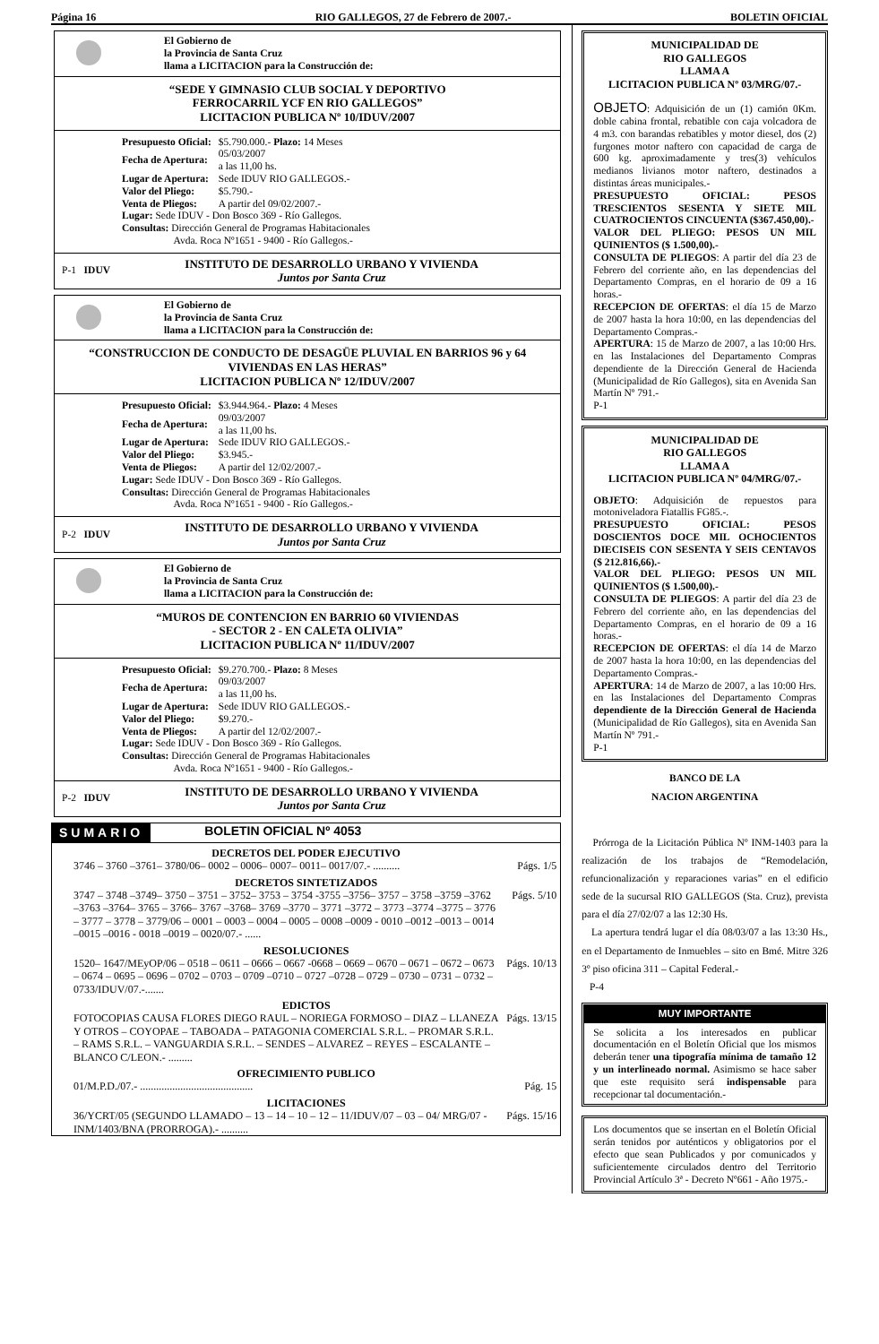Página 16 RIO GALLEGOS, 27 de Febrero de 2007.- BOLETIN OFICIAL
El Gobierno de
la Provincia de Santa Cruz
llama a LICITACION para la Construcción de:
“SEDE Y GIMNASIO CLUB SOCIAL Y DEPORTIVO
FERROCARRIL YCF EN RIO GALLEGOS”
LICITACION PUBLICA Nº 10/IDUV/2007
| Presupuesto Oficial: | $5.790.000.- Plazo: 14 Meses |
| Fecha de Apertura: | 05/03/2007 a las 11,00 hs. |
| Lugar de Apertura: | Sede IDUV RIO GALLEGOS.- |
| Valor del Pliego: | $5.790.- |
| Venta de Pliegos: | A partir del 09/02/2007.- |
Lugar: Sede IDUV - Don Bosco 369 - Río Gallegos.
Consultas: Dirección General de Programas Habitacionales
Avda. Roca Nº1651 - 9400 - Río Gallegos.-
P-1 IDUV
INSTITUTO DE DESARROLLO URBANO Y VIVIENDA
Juntos por Santa Cruz
El Gobierno de
la Provincia de Santa Cruz
llama a LICITACION para la Construcción de:
“CONSTRUCCION DE CONDUCTO DE DESAGÜE PLUVIAL EN BARRIOS 96 y 64 VIVIENDAS EN LAS HERAS”
LICITACION PUBLICA Nº 12/IDUV/2007
| Presupuesto Oficial: | $3.944.964.- Plazo: 4 Meses |
| Fecha de Apertura: | 09/03/2007 a las 11,00 hs. |
| Lugar de Apertura: | Sede IDUV RIO GALLEGOS.- |
| Valor del Pliego: | $3.945.- |
| Venta de Pliegos: | A partir del 12/02/2007.- |
Lugar: Sede IDUV - Don Bosco 369 - Río Gallegos.
Consultas: Dirección General de Programas Habitacionales
Avda. Roca Nº1651 - 9400 - Río Gallegos.-
P-2 IDUV
INSTITUTO DE DESARROLLO URBANO Y VIVIENDA
Juntos por Santa Cruz
El Gobierno de
la Provincia de Santa Cruz
llama a LICITACION para la Construcción de:
“MUROS DE CONTENCION EN BARRIO 60 VIVIENDAS
- SECTOR 2 - EN CALETA OLIVIA”
LICITACION PUBLICA Nº 11/IDUV/2007
| Presupuesto Oficial: | $9.270.700.- Plazo: 8 Meses |
| Fecha de Apertura: | 09/03/2007 a las 11,00 hs. |
| Lugar de Apertura: | Sede IDUV RIO GALLEGOS.- |
| Valor del Pliego: | $9.270.- |
| Venta de Pliegos: | A partir del 12/02/2007.- |
Lugar: Sede IDUV - Don Bosco 369 - Río Gallegos.
Consultas: Dirección General de Programas Habitacionales
Avda. Roca Nº1651 - 9400 - Río Gallegos.-
P-2 IDUV
INSTITUTO DE DESARROLLO URBANO Y VIVIENDA
Juntos por Santa Cruz
SUMARIO BOLETIN OFICIAL Nº 4053
DECRETOS DEL PODER EJECUTIVO
3746 – 3760 –3761– 3780/06– 0002 – 0006– 0007– 0011– 0017/07.- ..........
Págs. 1/5
DECRETOS SINTETIZADOS
3747 – 3748 –3749– 3750 – 3751 – 3752– 3753 – 3754 -3755 –3756– 3757 – 3758 –3759 –3762 –3763 –3764– 3765 – 3766– 3767 –3768– 3769 –3770 – 3771 –3772 – 3773 –3774 –3775 – 3776 – 3777 – 3778 – 3779/06 – 0001 – 0003 – 0004 – 0005 – 0008 –0009 - 0010 –0012 –0013 – 0014 –0015 –0016 - 0018 –0019 – 0020/07.- ......
Págs. 5/10
RESOLUCIONES
1520– 1647/MEyOP/06 – 0518 – 0611 – 0666 – 0667 -0668 – 0669 – 0670 – 0671 – 0672 – 0673 – 0674 – 0695 – 0696 – 0702 – 0703 – 0709 –0710 – 0727 –0728 – 0729 – 0730 – 0731 – 0732 – 0733/IDUV/07.-.......
Págs. 10/13
EDICTOS
FOTOCOPIAS CAUSA FLORES DIEGO RAUL – NORIEGA FORMOSO – DIAZ – LLANEZA Y OTROS – COYOPAE – TABOADA – PATAGONIA COMERCIAL S.R.L. – PROMAR S.R.L. – RAMS S.R.L. – VANGUARDIA S.R.L. – SENDES – ALVAREZ – REYES – ESCALANTE – BLANCO C/LEON.- .........
Págs. 13/15
OFRECIMIENTO PUBLICO
01/M.P.D./07.- ..........................................
Pág. 15
LICITACIONES
36/YCRT/05 (SEGUNDO LLAMADO – 13 – 14 – 10 – 12 – 11/IDUV/07 – 03 – 04/ MRG/07 - INM/1403/BNA (PRORROGA).- ..........
Págs. 15/16
MUNICIPALIDAD DE
RIO GALLEGOS
LLAMA A
LICITACION PUBLICA Nº 03/MRG/07.-
OBJETO: Adquisición de un (1) camión 0Km. doble cabina frontal, rebatible con caja volcadora de 4 m3. con barandas rebatibles y motor diesel, dos (2) furgones motor naftero con capacidad de carga de 600 kg. aproximadamente y tres(3) vehículos medianos livianos motor naftero, destinados a distintas áreas municipales.-
PRESUPUESTO OFICIAL: PESOS TRESCIENTOS SESENTA Y SIETE MIL CUATROCIENTOS CINCUENTA ($367.450,00).-
VALOR DEL PLIEGO: PESOS UN MIL QUINIENTOS ($ 1.500,00).-
CONSULTA DE PLIEGOS: A partir del día 23 de Febrero del corriente año, en las dependencias del Departamento Compras, en el horario de 09 a 16 horas.-
RECEPCION DE OFERTAS: el día 15 de Marzo de 2007 hasta la hora 10:00, en las dependencias del Departamento Compras.-
APERTURA: 15 de Marzo de 2007, a las 10:00 Hrs. en las Instalaciones del Departamento Compras dependiente de la Dirección General de Hacienda (Municipalidad de Río Gallegos), sita en Avenida San Martín Nº 791.-
P-1
MUNICIPALIDAD DE
RIO GALLEGOS
LLAMA A
LICITACION PUBLICA Nº 04/MRG/07.-
OBJETO: Adquisición de repuestos para motoniveladora Fiatallis FG85.-.
PRESUPUESTO OFICIAL: PESOS DOSCIENTOS DOCE MIL OCHOCIENTOS DIECISEIS CON SESENTA Y SEIS CENTAVOS ($ 212.816,66).-
VALOR DEL PLIEGO: PESOS UN MIL QUINIENTOS ($ 1.500,00).-
CONSULTA DE PLIEGOS: A partir del día 23 de Febrero del corriente año, en las dependencias del Departamento Compras, en el horario de 09 a 16 horas.-
RECEPCION DE OFERTAS: el día 14 de Marzo de 2007 hasta la hora 10:00, en las dependencias del Departamento Compras.-
APERTURA: 14 de Marzo de 2007, a las 10:00 Hrs. en las Instalaciones del Departamento Compras dependiente de la Dirección General de Hacienda (Municipalidad de Río Gallegos), sita en Avenida San Martín Nº 791.-
P-1
BANCO DE LA
NACION ARGENTINA
Prórroga de la Licitación Pública Nº INM-1403 para la realización de los trabajos de “Remodelación, refuncionalización y reparaciones varias” en el edificio sede de la sucursal RIO GALLEGOS (Sta. Cruz), prevista para el día 27/02/07 a las 12:30 Hs.
La apertura tendrá lugar el día 08/03/07 a las 13:30 Hs., en el Departamento de Inmuebles – sito en Bmé. Mitre 326 3º piso oficina 311 – Capital Federal.-
P-4
MUY IMPORTANTE
Se solicita a los interesados en publicar documentación en el Boletín Oficial que los mismos deberán tener una tipografía mínima de tamaño 12 y un interlineado normal. Asimismo se hace saber que este requisito será indispensable para recepcionar tal documentación.-
Los documentos que se insertan en el Boletín Oficial serán tenidos por auténticos y obligatorios por el efecto que sean Publicados y por comunicados y suficientemente circulados dentro del Territorio Provincial Artículo 3ª - Decreto Nº661 - Año 1975.-